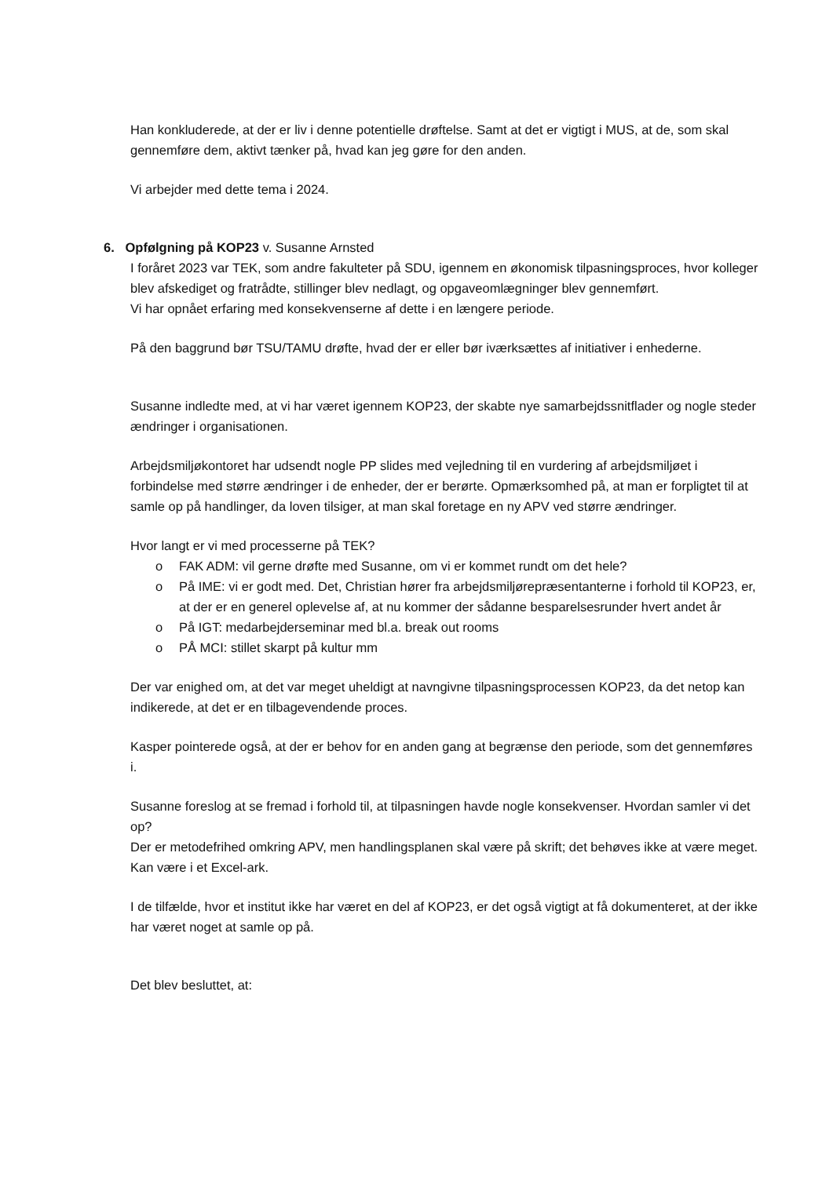Han konkluderede, at der er liv i denne potentielle drøftelse. Samt at det er vigtigt i MUS, at de, som skal gennemføre dem, aktivt tænker på, hvad kan jeg gøre for den anden.
Vi arbejder med dette tema i 2024.
6. Opfølgning på KOP23 v. Susanne Arnsted
I foråret 2023 var TEK, som andre fakulteter på SDU, igennem en økonomisk tilpasningsproces, hvor kolleger blev afskediget og fratrådte, stillinger blev nedlagt, og opgaveomlægninger blev gennemført.
Vi har opnået erfaring med konsekvenserne af dette i en længere periode.
På den baggrund bør TSU/TAMU drøfte, hvad der er eller bør iværksættes af initiativer i enhederne.
Susanne indledte med, at vi har været igennem KOP23, der skabte nye samarbejdssnitflader og nogle steder ændringer i organisationen.
Arbejdsmiljøkontoret har udsendt nogle PP slides med vejledning til en vurdering af arbejdsmiljøet i forbindelse med større ændringer i de enheder, der er berørte. Opmærksomhed på, at man er forpligtet til at samle op på handlinger, da loven tilsiger, at man skal foretage en ny APV ved større ændringer.
Hvor langt er vi med processerne på TEK?
o FAK ADM: vil gerne drøfte med Susanne, om vi er kommet rundt om det hele?
o På IME: vi er godt med. Det, Christian hører fra arbejdsmiljørepræsentanterne i forhold til KOP23, er, at der er en generel oplevelse af, at nu kommer der sådanne besparelsesrunder hvert andet år
o På IGT: medarbejderseminar med bl.a. break out rooms
o PÅ MCI: stillet skarpt på kultur mm
Der var enighed om, at det var meget uheldigt at navngivne tilpasningsprocessen KOP23, da det netop kan indikerede, at det er en tilbagevendende proces.
Kasper pointerede også, at der er behov for en anden gang at begrænse den periode, som det gennemføres i.
Susanne foreslog at se fremad i forhold til, at tilpasningen havde nogle konsekvenser. Hvordan samler vi det op?
Der er metodefrihed omkring APV, men handlingsplanen skal være på skrift; det behøves ikke at være meget. Kan være i et Excel-ark.
I de tilfælde, hvor et institut ikke har været en del af KOP23, er det også vigtigt at få dokumenteret, at der ikke har været noget at samle op på.
Det blev besluttet, at: